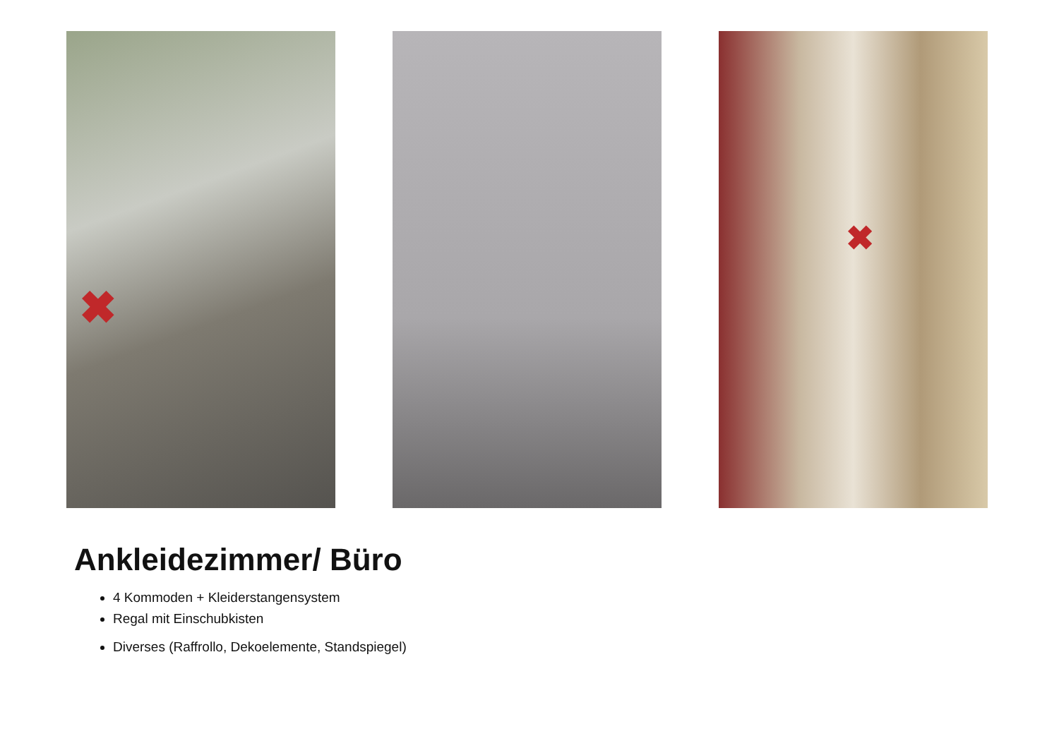✖
✖
Ankleidezimmer/ Büro
4 Kommoden + Kleiderstangensystem
Regal mit Einschubkisten
Diverses (Raffrollo, Dekoelemente, Standspiegel)